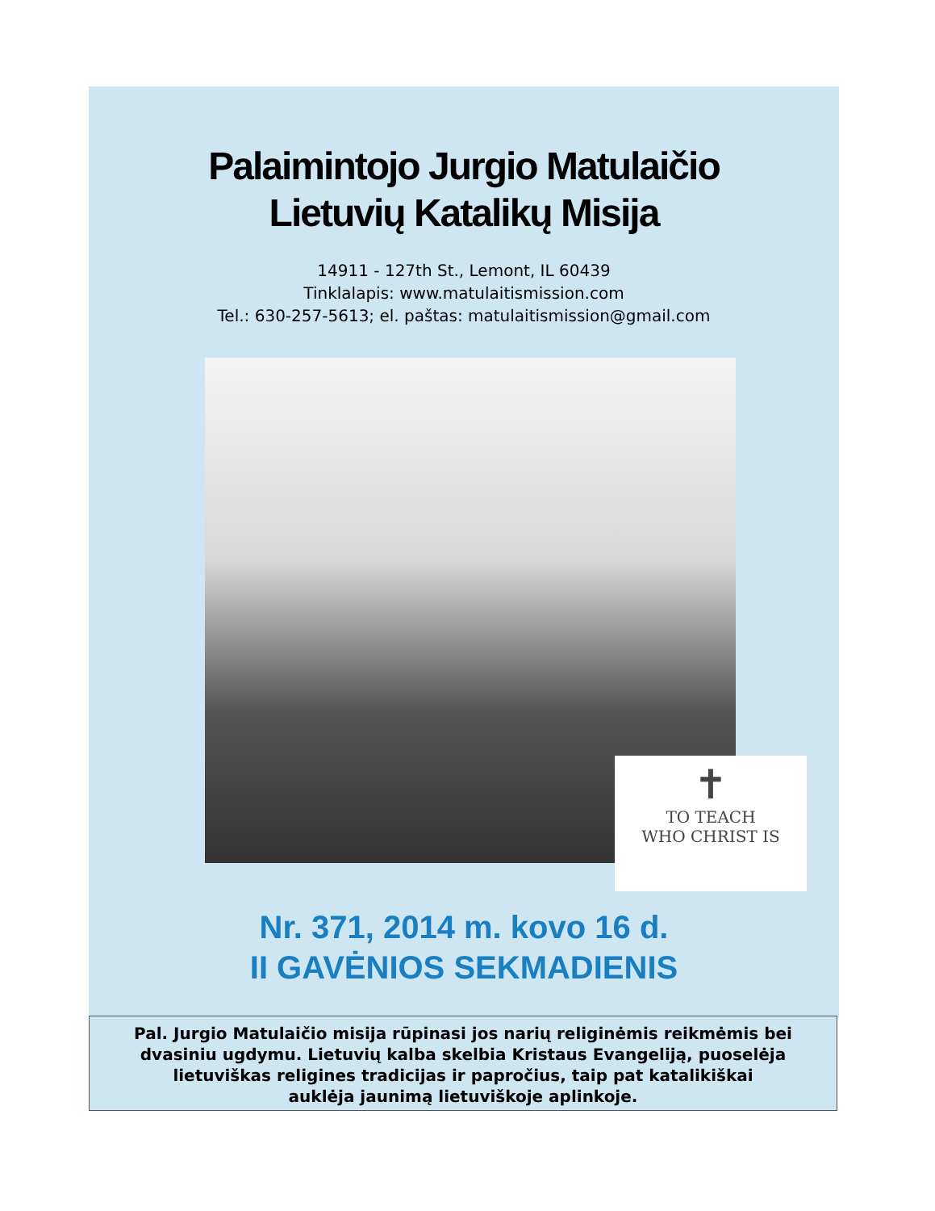Palaimintojo Jurgio Matulaičio
Lietuvių Katalikų Misija
14911 - 127th St., Lemont, IL 60439
Tinklalapis: www.matulaitismission.com
Tel.: 630-257-5613; el. paštas: matulaitismission@gmail.com
✝
TO TEACH
WHO CHRIST IS
Nr. 371, 2014 m. kovo 16 d.
II GAVĖNIOS SEKMADIENIS
Pal. Jurgio Matulaičio misija rūpinasi jos narių religinėmis reikmėmis bei
dvasiniu ugdymu. Lietuvių kalba skelbia Kristaus Evangeliją, puoselėja
lietuviškas religines tradicijas ir papročius, taip pat katalikiškai
auklėja jaunimą lietuviškoje aplinkoje.